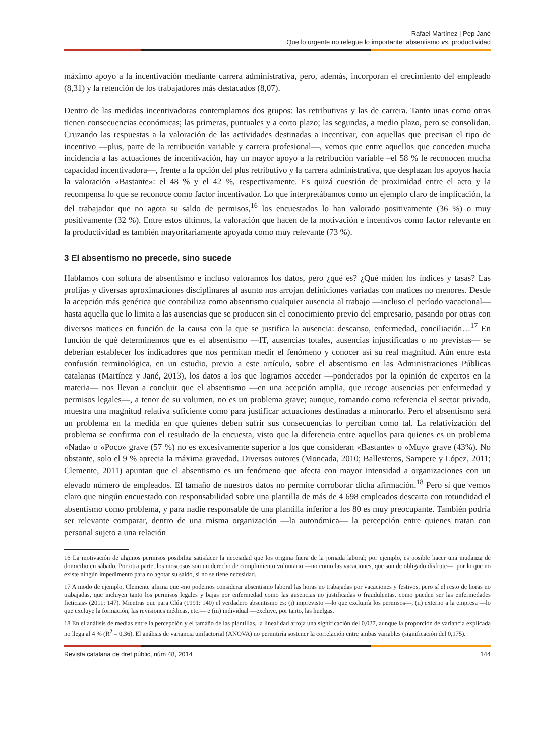Rafael Martínez | Pep Jané
Que lo urgente no relegue lo importante: absentismo vs. productividad
máximo apoyo a la incentivación mediante carrera administrativa, pero, además, incorporan el crecimiento del empleado (8,31) y la retención de los trabajadores más destacados (8,07).
Dentro de las medidas incentivadoras contemplamos dos grupos: las retributivas y las de carrera. Tanto unas como otras tienen consecuencias económicas; las primeras, puntuales y a corto plazo; las segundas, a medio plazo, pero se consolidan. Cruzando las respuestas a la valoración de las actividades destinadas a incentivar, con aquellas que precisan el tipo de incentivo —plus, parte de la retribución variable y carrera profesional—, vemos que entre aquellos que conceden mucha incidencia a las actuaciones de incentivación, hay un mayor apoyo a la retribución variable –el 58 % le reconocen mucha capacidad incentivadora—, frente a la opción del plus retributivo y la carrera administrativa, que desplazan los apoyos hacia la valoración «Bastante»: el 48 % y el 42 %, respectivamente. Es quizá cuestión de proximidad entre el acto y la recompensa lo que se reconoce como factor incentivador. Lo que interpretábamos como un ejemplo claro de implicación, la del trabajador que no agota su saldo de permisos,<sup>16</sup> los encuestados lo han valorado positivamente (36 %) o muy positivamente (32 %). Entre estos últimos, la valoración que hacen de la motivación e incentivos como factor relevante en la productividad es también mayoritariamente apoyada como muy relevante (73 %).
3 El absentismo no precede, sino sucede
Hablamos con soltura de absentismo e incluso valoramos los datos, pero ¿qué es? ¿Qué miden los índices y tasas? Las prolijas y diversas aproximaciones disciplinares al asunto nos arrojan definiciones variadas con matices no menores. Desde la acepción más genérica que contabiliza como absentismo cualquier ausencia al trabajo —incluso el período vacacional— hasta aquella que lo limita a las ausencias que se producen sin el conocimiento previo del empresario, pasando por otras con diversos matices en función de la causa con la que se justifica la ausencia: descanso, enfermedad, conciliación…<sup>17</sup> En función de qué determinemos que es el absentismo —IT, ausencias totales, ausencias injustificadas o no previstas— se deberían establecer los indicadores que nos permitan medir el fenómeno y conocer así su real magnitud. Aún entre esta confusión terminológica, en un estudio, previo a este artículo, sobre el absentismo en las Administraciones Públicas catalanas (Martínez y Jané, 2013), los datos a los que logramos acceder —ponderados por la opinión de expertos en la materia— nos llevan a concluir que el absentismo —en una acepción amplia, que recoge ausencias per enfermedad y permisos legales—, a tenor de su volumen, no es un problema grave; aunque, tomando como referencia el sector privado, muestra una magnitud relativa suficiente como para justificar actuaciones destinadas a minorarlo. Pero el absentismo será un problema en la medida en que quienes deben sufrir sus consecuencias lo perciban como tal. La relativización del problema se confirma con el resultado de la encuesta, visto que la diferencia entre aquellos para quienes es un problema «Nada» o «Poco» grave (57 %) no es excesivamente superior a los que consideran «Bastante» o «Muy» grave (43%). No obstante, solo el 9 % aprecia la máxima gravedad. Diversos autores (Moncada, 2010; Ballesteros, Sampere y López, 2011; Clemente, 2011) apuntan que el absentismo es un fenómeno que afecta con mayor intensidad a organizaciones con un elevado número de empleados. El tamaño de nuestros datos no permite corroborar dicha afirmación.<sup>18</sup> Pero sí que vemos claro que ningún encuestado con responsabilidad sobre una plantilla de más de 4 698 empleados descarta con rotundidad el absentismo como problema, y para nadie responsable de una plantilla inferior a los 80 es muy preocupante. También podría ser relevante comparar, dentro de una misma organización —la autonómica— la percepción entre quienes tratan con personal sujeto a una relación
16 La motivación de algunos permisos posibilita satisfacer la necesidad que los origina fuera de la jornada laboral; por ejemplo, es posible hacer una mudanza de domicilio en sábado. Por otra parte, los moscosos son un derecho de complimiento voluntario —no como las vacaciones, que son de obligado disfrute—, por lo que no existe ningún impedimento para no agotar su saldo, si no se tiene necesidad.
17 A modo de ejemplo, Clemente afirma que «no podemos considerar absentismo laboral las horas no trabajadas por vacaciones y festivos, pero sí el resto de horas no trabajadas, que incluyen tanto los permisos legales y bajas por enfermedad como las ausencias no justificadas o fraudulentas, como pueden ser las enfermedades ficticias» (2011: 147). Mientras que para Clúa (1991: 140) el verdadero absentismo es: (i) imprevisto —lo que excluiría los permisos—, (ii) externo a la empresa —lo que excluye la formación, las revisiones médicas, etc.— e (iii) individual —excluye, por tanto, las huelgas.
18 En el análisis de medias entre la percepción y el tamaño de las plantillas, la linealidad arroja una significación del 0,027, aunque la proporción de variancia explicada no llega al 4 % (R<sup>2</sup> = 0,36). El análisis de variancia unifactorial (ANOVA) no permitiría sostener la correlación entre ambas variables (significación del 0,175).
Revista catalana de dret públic, núm 48, 2014 144